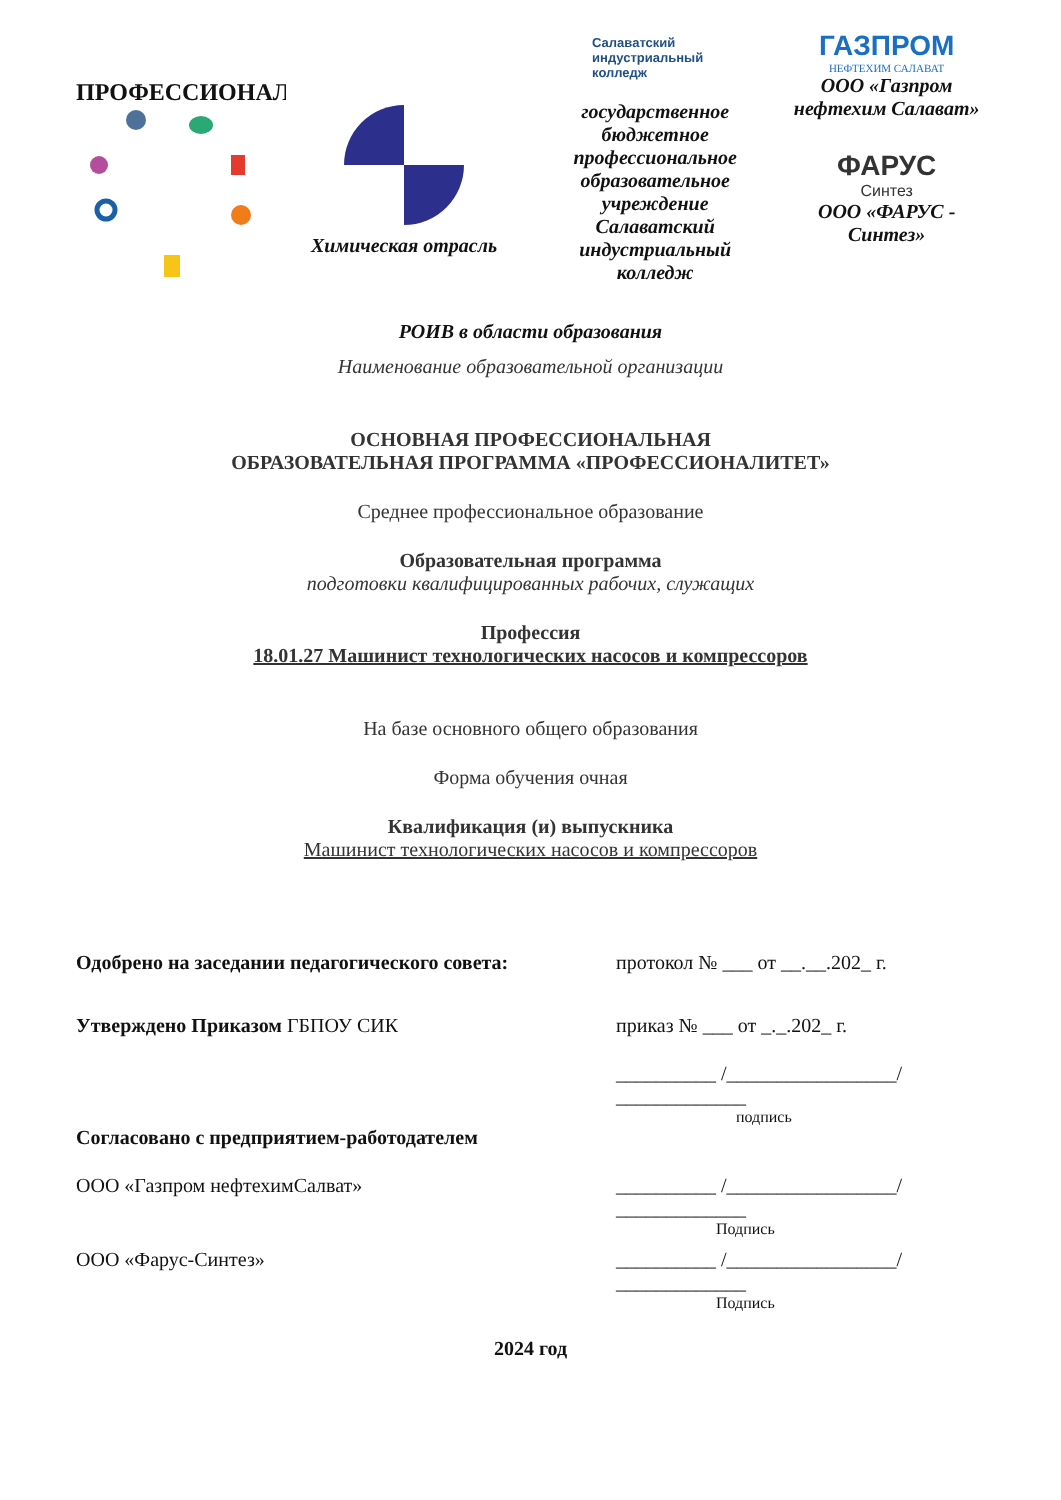ПРОФЕССИОНАЛ
Химическая отрасль
Салаватский
индустриальный
колледж
государственное бюджетное профессиональное образовательное учреждение Салаватский индустриальный колледж
ГАЗПРОМ
НЕФТЕХИМ САЛАВАТ
ООО «Газпром нефтехим Салават»
ФАРУС
Синтез
ООО «ФАРУС - Синтез»
РОИВ в области образования
Наименование образовательной организации
ОСНОВНАЯ ПРОФЕССИОНАЛЬНАЯ
ОБРАЗОВАТЕЛЬНАЯ ПРОГРАММА «ПРОФЕССИОНАЛИТЕТ»
Среднее профессиональное образование
Образовательная программа
подготовки квалифицированных рабочих, служащих
Профессия
18.01.27 Машинист технологических насосов и компрессоров
На базе основного общего образования
Форма обучения очная
Квалификация (и) выпускника
Машинист технологических насосов и компрессоров
Одобрено на заседании педагогического совета: протокол № ___ от __.__.202_ г.
Утверждено Приказом ГБПОУ СИК приказ № ___ от _._.202_ г.
__________ /_________________/
_____________
подпись
Согласовано с предприятием-работодателем
ООО «Газпром нефтехимСалват» __________ /_________________/
_____________
Подпись
ООО «Фарус-Синтез» __________ /_________________/
_____________
Подпись
2024 год